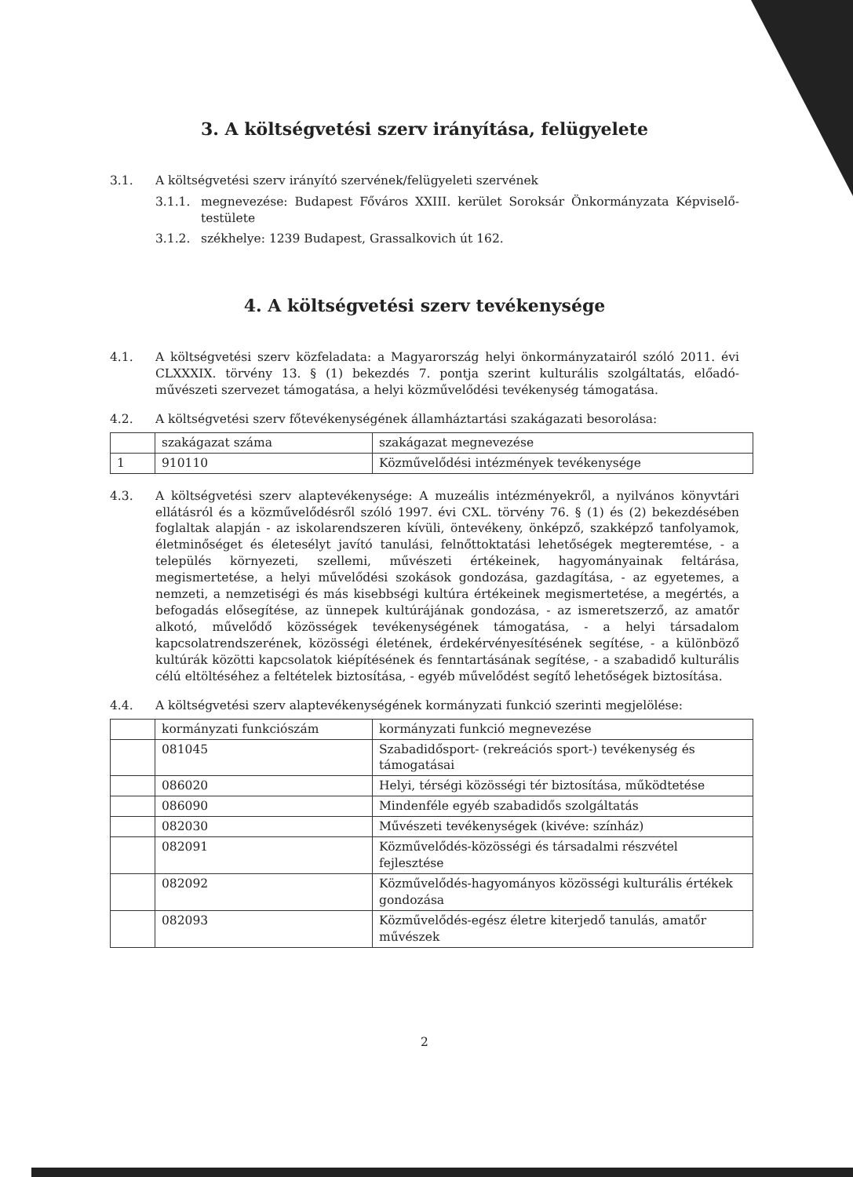3. A költségvetési szerv irányítása, felügyelete
3.1. A költségvetési szerv irányító szervének/felügyeleti szervének
3.1.1. megnevezése: Budapest Főváros XXIII. kerület Soroksár Önkormányzata Képviselő-testülete
3.1.2. székhelye: 1239 Budapest, Grassalkovich út 162.
4. A költségvetési szerv tevékenysége
4.1. A költségvetési szerv közfeladata: a Magyarország helyi önkormányzatairól szóló 2011. évi CLXXXIX. törvény 13. § (1) bekezdés 7. pontja szerint kulturális szolgáltatás, előadó-művészeti szervezet támogatása, a helyi közművelődési tevékenység támogatása.
4.2. A költségvetési szerv főtevékenységének államháztartási szakágazati besorolása:
| | szakágazat száma | szakágazat megnevezése |
| 1 | 910110 | Közművelődési intézmények tevékenysége |
4.3. A költségvetési szerv alaptevékenysége: A muzeális intézményekről, a nyilvános könyvtári ellátásról és a közművelődésről szóló 1997. évi CXL. törvény 76. § (1) és (2) bekezdésében foglaltak alapján - az iskolarendszeren kívüli, öntevékeny, önképző, szakképző tanfolyamok, életminőséget és életesélyt javító tanulási, felnőttoktatási lehetőségek megteremtése, - a település környezeti, szellemi, művészeti értékeinek, hagyományainak feltárása, megismertetése, a helyi művelődési szokások gondozása, gazdagítása, - az egyetemes, a nemzeti, a nemzetiségi és más kisebbségi kultúra értékeinek megismertetése, a megértés, a befogadás elősegítése, az ünnepek kultúrájának gondozása, - az ismeretszerző, az amatőr alkotó, művelődő közösségek tevékenységének támogatása, - a helyi társadalom kapcsolatrendszerének, közösségi életének, érdekérvényesítésének segítése, - a különböző kultúrák közötti kapcsolatok kiépítésének és fenntartásának segítése, - a szabadidő kulturális célú eltöltéséhez a feltételek biztosítása, - egyéb művelődést segítő lehetőségek biztosítása.
4.4. A költségvetési szerv alaptevékenységének kormányzati funkció szerinti megjelölése:
| | kormányzati funkciószám | kormányzati funkció megnevezése |
| | 081045 | Szabadidősport- (rekreációs sport-) tevékenység és támogatásai |
| | 086020 | Helyi, térségi közösségi tér biztosítása, működtetése |
| | 086090 | Mindenféle egyéb szabadidős szolgáltatás |
| | 082030 | Művészeti tevékenységek (kivéve: színház) |
| | 082091 | Közművelődés-közösségi és társadalmi részvétel fejlesztése |
| | 082092 | Közművelődés-hagyományos közösségi kulturális értékek gondozása |
| | 082093 | Közművelődés-egész életre kiterjedő tanulás, amatőr művészek |
2